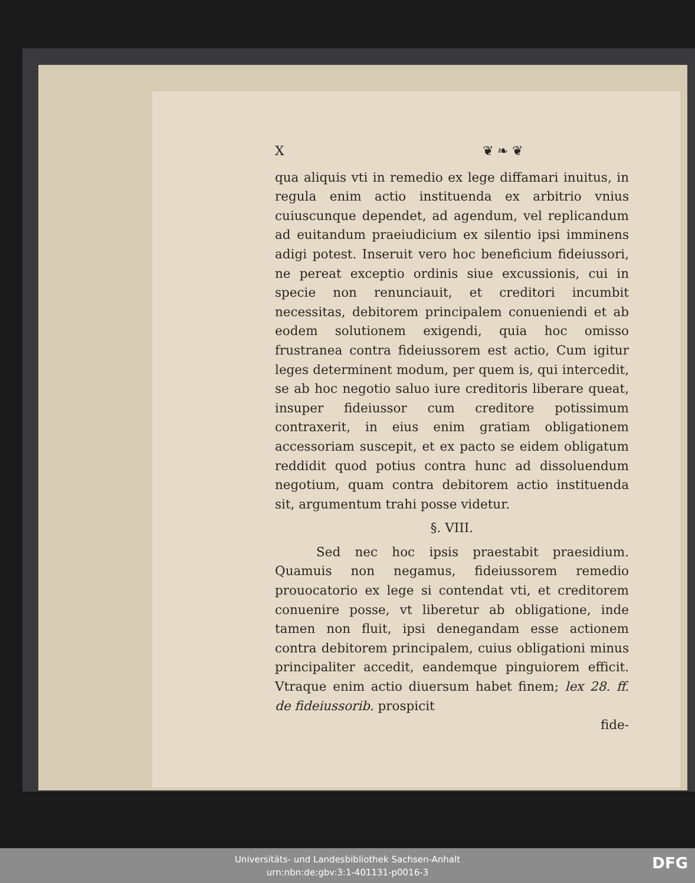X ❦ ❧ ❦
qua aliquis vti in remedio ex lege diffamari inuitus, in regula enim actio instituenda ex arbitrio vnius cuiuscunque dependet, ad agendum, vel replicandum ad euitandum praeiudicium ex silentio ipsi imminens adigi potest. Inseruit vero hoc beneficium fideiussori, ne pereat exceptio ordinis siue excussionis, cui in specie non renunciauit, et creditori incumbit necessitas, debitorem principalem conueniendi et ab eodem solutionem exigendi, quia hoc omisso frustranea contra fideiussorem est actio, Cum igitur leges determinent modum, per quem is, qui intercedit, se ab hoc negotio saluo iure creditoris liberare queat, insuper fideiussor cum creditore potissimum contraxerit, in eius enim gratiam obligationem accessoriam suscepit, et ex pacto se eidem obligatum reddidit quod potius contra hunc ad dissoluendum negotium, quam contra debitorem actio instituenda sit, argumentum trahi posse videtur.
§. VIII.
Sed nec hoc ipsis praestabit praesidium. Quamuis non negamus, fideiussorem remedio prouocatorio ex lege si contendat vti, et creditorem conuenire posse, vt liberetur ab obligatione, inde tamen non fluit, ipsi denegandam esse actionem contra debitorem principalem, cuius obligationi minus principaliter accedit, eandemque pinguiorem efficit. Vtraque enim actio diuersum habet finem; lex 28. ff. de fideiussorib. prospicit
fide-
Universitäts- und Landesbibliothek Sachsen-Anhalt
urn:nbn:de:gbv:3:1-401131-p0016-3
DFG